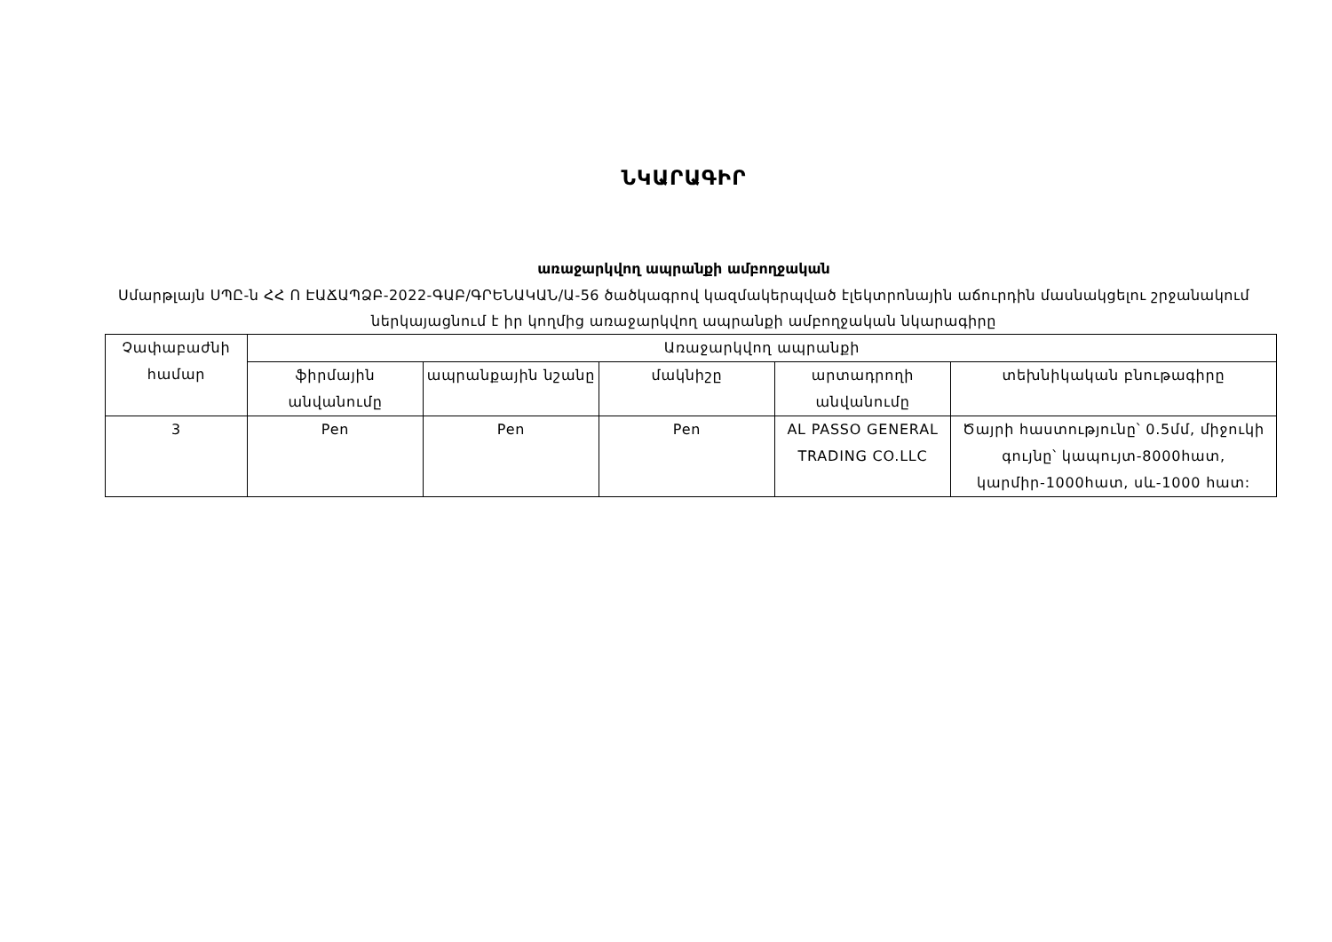ՆԿԱՐԱԳԻՐ
առաջարկվող ապրանքի ամբողջական
Սմարթլայն ՍՊԸ-ն ՀՀ Ո ԷԱՃԱՊՁԲ-2022-ԳԱԲ/ԳՐԵՆԱԿԱՆ/Ա-56 ծածկագրով կազմակերպված էլեկտրոնային աճուրդին մասնակցելու շրջանակում ներկայացնում է իր կողմից առաջարկվող ապրանքի ամբողջական նկարագիրը
| Չափաբաժնի համար | Առաջարկվող ապրանքի | | | | |
| --- | --- | --- | --- | --- | --- |
| | ֆիրմային անվանումը | ապրանքային նշանը | մակնիշը | արտադրողի անվանումը | տեխնիկական բնութագիրը |
| 3 | Pen | Pen | Pen | AL PASSO GENERAL TRADING CO.LLC | Ծայրի հաստությունը՝ 0.5մմ, միջուկի գույնը՝ կապույտ-8000հատ, կարմիր-1000հատ, սև-1000 հատ: |